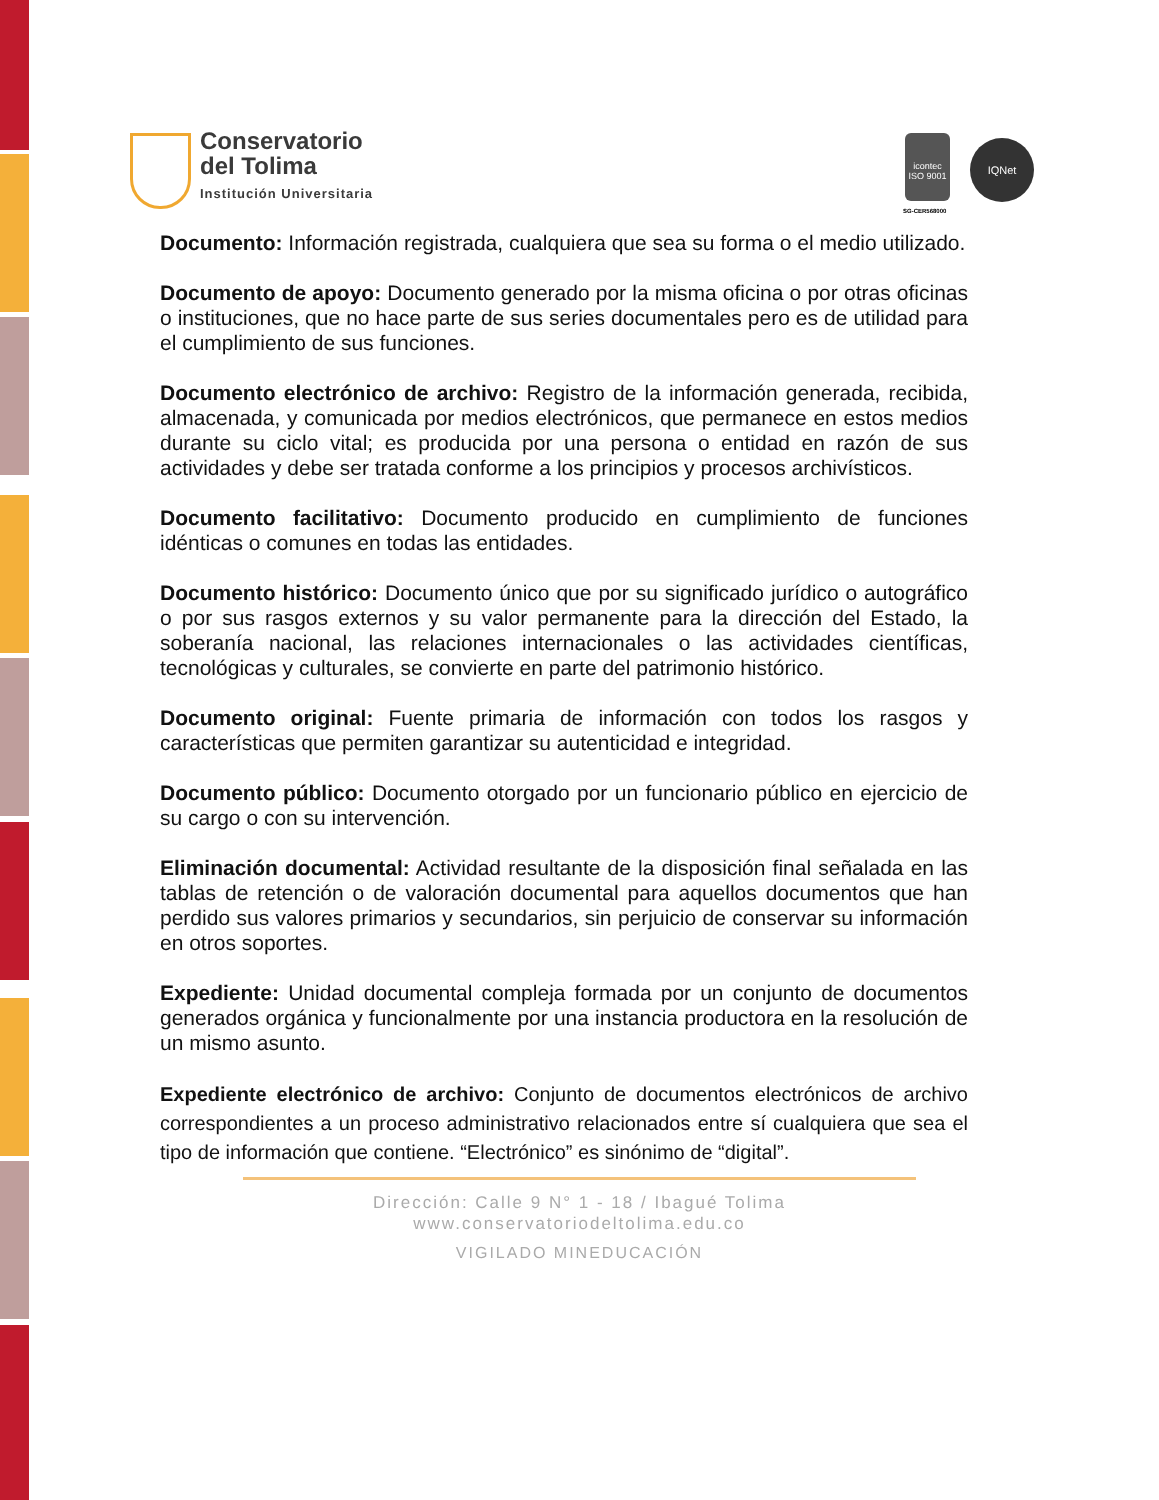Conservatorio
del Tolima
Institución Universitaria
icontec
ISO 9001
IQNet
SG-CER568000
Documento: Información registrada, cualquiera que sea su forma o el medio utilizado.
Documento de apoyo: Documento generado por la misma oficina o por otras oficinas o instituciones, que no hace parte de sus series documentales pero es de utilidad para el cumplimiento de sus funciones.
Documento electrónico de archivo: Registro de la información generada, recibida, almacenada, y comunicada por medios electrónicos, que permanece en estos medios durante su ciclo vital; es producida por una persona o entidad en razón de sus actividades y debe ser tratada conforme a los principios y procesos archivísticos.
Documento facilitativo: Documento producido en cumplimiento de funciones idénticas o comunes en todas las entidades.
Documento histórico: Documento único que por su significado jurídico o autográfico o por sus rasgos externos y su valor permanente para la dirección del Estado, la soberanía nacional, las relaciones internacionales o las actividades científicas, tecnológicas y culturales, se convierte en parte del patrimonio histórico.
Documento original: Fuente primaria de información con todos los rasgos y características que permiten garantizar su autenticidad e integridad.
Documento público: Documento otorgado por un funcionario público en ejercicio de su cargo o con su intervención.
Eliminación documental: Actividad resultante de la disposición final señalada en las tablas de retención o de valoración documental para aquellos documentos que han perdido sus valores primarios y secundarios, sin perjuicio de conservar su información en otros soportes.
Expediente: Unidad documental compleja formada por un conjunto de documentos generados orgánica y funcionalmente por una instancia productora en la resolución de un mismo asunto.
Expediente electrónico de archivo: Conjunto de documentos electrónicos de archivo correspondientes a un proceso administrativo relacionados entre sí cualquiera que sea el tipo de información que contiene. “Electrónico” es sinónimo de “digital”.
Dirección: Calle 9 N° 1 - 18 / Ibagué Tolima
www.conservatoriodeltolima.edu.co
VIGILADO MINEDUCACIÓN